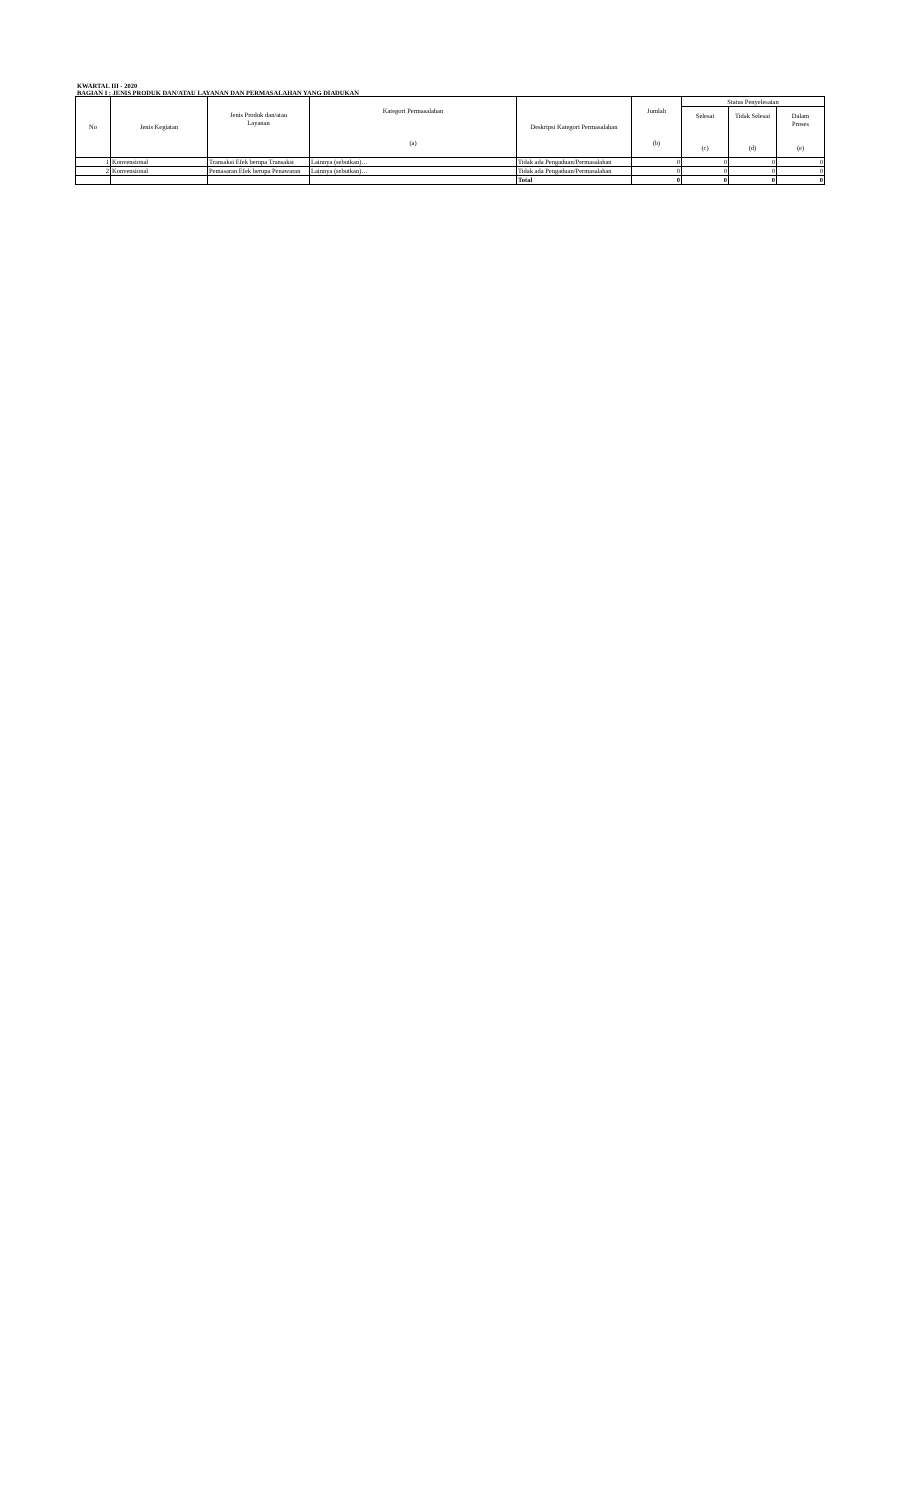KWARTAL III - 2020
BAGIAN I : JENIS PRODUK DAN/ATAU LAYANAN DAN PERMASALAHAN YANG DIADUKAN
| No | Jenis Kegiatan | Jenis Produk dan/atau Layanan | Kategori Permasalahan (a) | Deskripsi Kategori Permasalahan | Jumlah (b) | Status Penyelesaian | | |
| --- | --- | --- | --- | --- | --- | --- | --- | --- |
| | | | | | | Selesai (c) | Tidak Selesai (d) | Dalam Proses (e) |
| 1 | Konvensional | Transaksi Efek berupa Transaksi | Lainnya (sebutkan)… | Tidak ada Pengaduan/Permasalahan | 0 | 0 | 0 | 0 |
| 2 | Konvensional | Pemasaran Efek berupa Penawaran | Lainnya (sebutkan)… | Tidak ada Pengaduan/Permasalahan | 0 | 0 | 0 | 0 |
| | | | | Total | 0 | 0 | 0 | 0 |